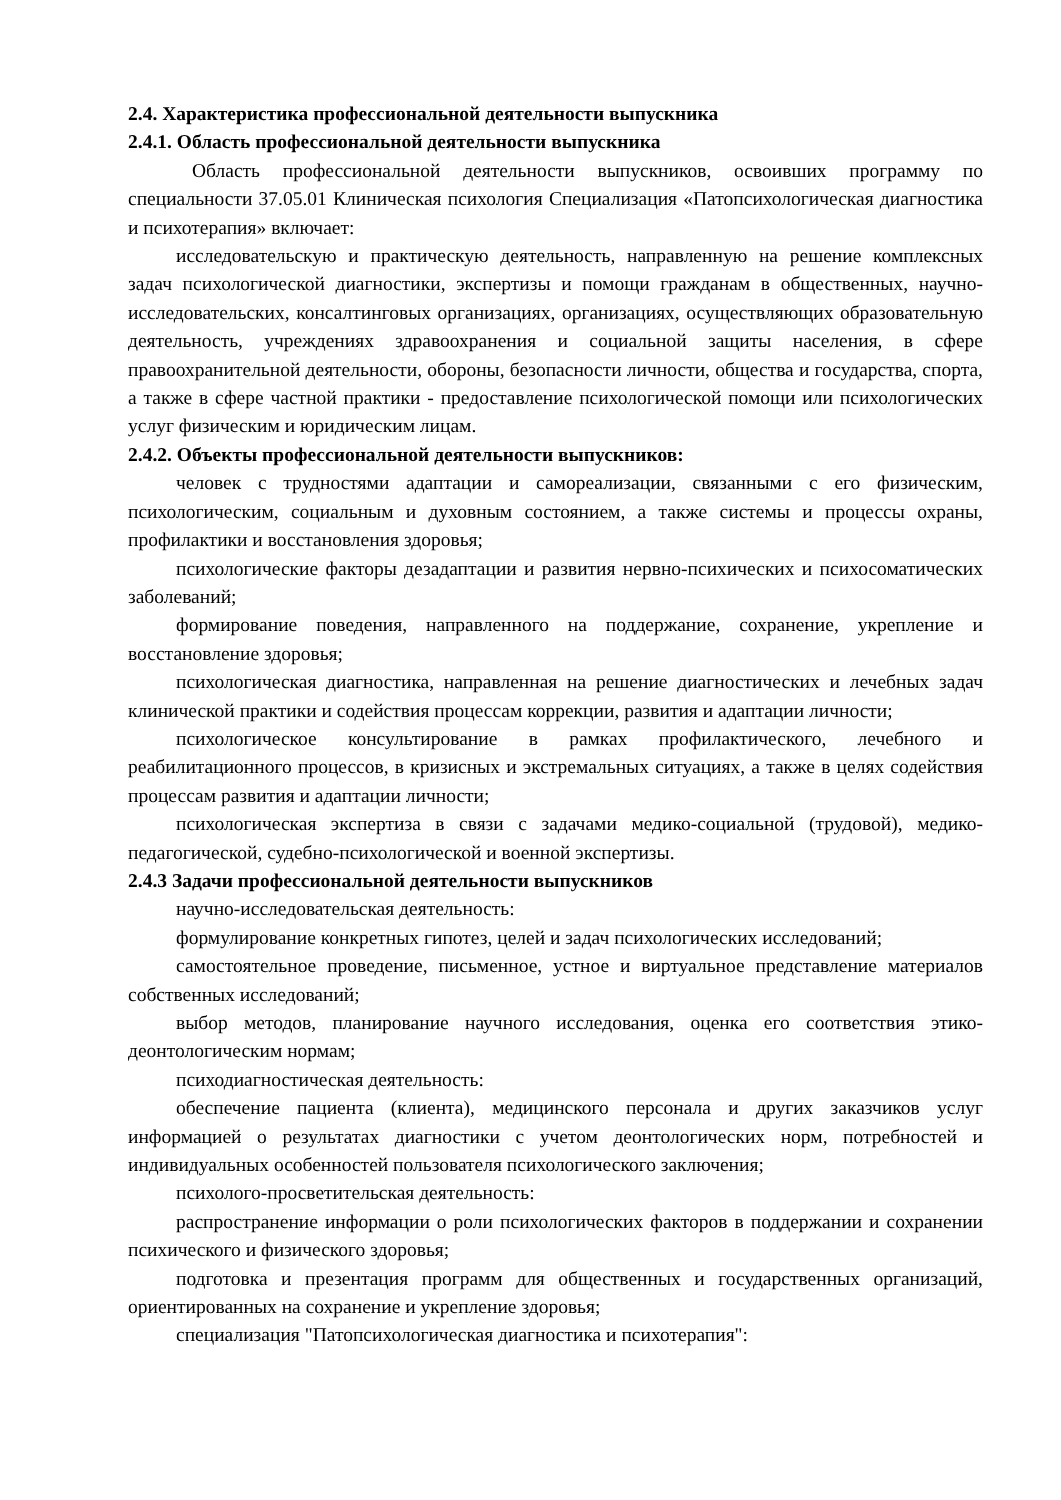2.4. Характеристика профессиональной деятельности выпускника
2.4.1. Область профессиональной деятельности выпускника
Область профессиональной деятельности выпускников, освоивших программу по специальности 37.05.01 Клиническая психология Специализация «Патопсихологическая диагностика и психотерапия» включает:
исследовательскую и практическую деятельность, направленную на решение комплексных задач психологической диагностики, экспертизы и помощи гражданам в общественных, научно-исследовательских, консалтинговых организациях, организациях, осуществляющих образовательную деятельность, учреждениях здравоохранения и социальной защиты населения, в сфере правоохранительной деятельности, обороны, безопасности личности, общества и государства, спорта, а также в сфере частной практики - предоставление психологической помощи или психологических услуг физическим и юридическим лицам.
2.4.2. Объекты профессиональной деятельности выпускников:
человек с трудностями адаптации и самореализации, связанными с его физическим, психологическим, социальным и духовным состоянием, а также системы и процессы охраны, профилактики и восстановления здоровья;
психологические факторы дезадаптации и развития нервно-психических и психосоматических заболеваний;
формирование поведения, направленного на поддержание, сохранение, укрепление и восстановление здоровья;
психологическая диагностика, направленная на решение диагностических и лечебных задач клинической практики и содействия процессам коррекции, развития и адаптации личности;
психологическое консультирование в рамках профилактического, лечебного и реабилитационного процессов, в кризисных и экстремальных ситуациях, а также в целях содействия процессам развития и адаптации личности;
психологическая экспертиза в связи с задачами медико-социальной (трудовой), медико-педагогической, судебно-психологической и военной экспертизы.
2.4.3 Задачи профессиональной деятельности выпускников
научно-исследовательская деятельность:
формулирование конкретных гипотез, целей и задач психологических исследований;
самостоятельное проведение, письменное, устное и виртуальное представление материалов собственных исследований;
выбор методов, планирование научного исследования, оценка его соответствия этико-деонтологическим нормам;
психодиагностическая деятельность:
обеспечение пациента (клиента), медицинского персонала и других заказчиков услуг информацией о результатах диагностики с учетом деонтологических норм, потребностей и индивидуальных особенностей пользователя психологического заключения;
психолого-просветительская деятельность:
распространение информации о роли психологических факторов в поддержании и сохранении психического и физического здоровья;
подготовка и презентация программ для общественных и государственных организаций, ориентированных на сохранение и укрепление здоровья;
специализация "Патопсихологическая диагностика и психотерапия":